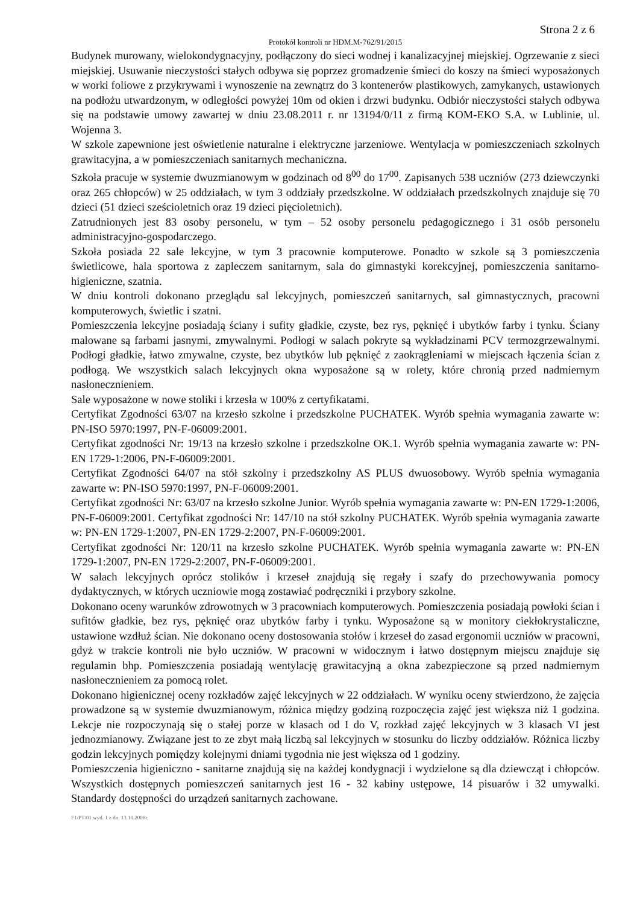Strona 2 z 6
Protokół kontroli nr HDM.M-762/91/2015
Budynek murowany, wielokondygnacyjny, podłączony do sieci wodnej i kanalizacyjnej miejskiej. Ogrzewanie z sieci miejskiej. Usuwanie nieczystości stałych odbywa się poprzez gromadzenie śmieci do koszy na śmieci wyposażonych w worki foliowe z przykrywami i wynoszenie na zewnątrz do 3 kontenerów plastikowych, zamykanych, ustawionych na podłożu utwardzonym, w odległości powyżej 10m od okien i drzwi budynku. Odbiór nieczystości stałych odbywa się na podstawie umowy zawartej w dniu 23.08.2011 r. nr 13194/0/11 z firmą KOM-EKO S.A. w Lublinie, ul. Wojenna 3.
W szkole zapewnione jest oświetlenie naturalne i elektryczne jarzeniowe. Wentylacja w pomieszczeniach szkolnych grawitacyjna, a w pomieszczeniach sanitarnych mechaniczna.
Szkoła pracuje w systemie dwuzmianowym w godzinach od 8<sup>00</sup> do 17<sup>00</sup>. Zapisanych 538 uczniów (273 dziewczynki oraz 265 chłopców) w 25 oddziałach, w tym 3 oddziały przedszkolne. W oddziałach przedszkolnych znajduje się 70 dzieci (51 dzieci sześcioletnich oraz 19 dzieci pięcioletnich).
Zatrudnionych jest 83 osoby personelu, w tym – 52 osoby personelu pedagogicznego i 31 osób personelu administracyjno-gospodarczego.
Szkoła posiada 22 sale lekcyjne, w tym 3 pracownie komputerowe. Ponadto w szkole są 3 pomieszczenia świetlicowe, hala sportowa z zapleczem sanitarnym, sala do gimnastyki korekcyjnej, pomieszczenia sanitarno- higieniczne, szatnia.
W dniu kontroli dokonano przeglądu sal lekcyjnych, pomieszczeń sanitarnych, sal gimnastycznych, pracowni komputerowych, świetlic i szatni.
Pomieszczenia lekcyjne posiadają ściany i sufity gładkie, czyste, bez rys, pęknięć i ubytków farby i tynku. Ściany malowane są farbami jasnymi, zmywalnymi. Podłogi w salach pokryte są wykładzinami PCV termozgrzewalnymi. Podłogi gładkie, łatwo zmywalne, czyste, bez ubytków lub pęknięć z zaokrągleniami w miejscach łączenia ścian z podłogą. We wszystkich salach lekcyjnych okna wyposażone są w rolety, które chronią przed nadmiernym nasłonecznieniem.
Sale wyposażone w nowe stoliki i krzesła w 100% z certyfikatami.
Certyfikat Zgodności 63/07 na krzesło szkolne i przedszkolne PUCHATEK. Wyrób spełnia wymagania zawarte w: PN-ISO 5970:1997, PN-F-06009:2001.
Certyfikat zgodności Nr: 19/13 na krzesło szkolne i przedszkolne OK.1. Wyrób spełnia wymagania zawarte w: PN-EN 1729-1:2006, PN-F-06009:2001.
Certyfikat Zgodności 64/07 na stół szkolny i przedszkolny AS PLUS dwuosobowy. Wyrób spełnia wymagania zawarte w: PN-ISO 5970:1997, PN-F-06009:2001.
Certyfikat zgodności Nr: 63/07 na krzesło szkolne Junior. Wyrób spełnia wymagania zawarte w: PN-EN 1729-1:2006, PN-F-06009:2001. Certyfikat zgodności Nr: 147/10 na stół szkolny PUCHATEK. Wyrób spełnia wymagania zawarte w: PN-EN 1729-1:2007, PN-EN 1729-2:2007, PN-F-06009:2001.
Certyfikat zgodności Nr: 120/11 na krzesło szkolne PUCHATEK. Wyrób spełnia wymagania zawarte w: PN-EN 1729-1:2007, PN-EN 1729-2:2007, PN-F-06009:2001.
W salach lekcyjnych oprócz stolików i krzeseł znajdują się regały i szafy do przechowywania pomocy dydaktycznych, w których uczniowie mogą zostawiać podręczniki i przybory szkolne.
Dokonano oceny warunków zdrowotnych w 3 pracowniach komputerowych. Pomieszczenia posiadają powłoki ścian i sufitów gładkie, bez rys, pęknięć oraz ubytków farby i tynku. Wyposażone są w monitory ciekłokrystaliczne, ustawione wzdłuż ścian. Nie dokonano oceny dostosowania stołów i krzeseł do zasad ergonomii uczniów w pracowni, gdyż w trakcie kontroli nie było uczniów. W pracowni w widocznym i łatwo dostępnym miejscu znajduje się regulamin bhp. Pomieszczenia posiadają wentylację grawitacyjną a okna zabezpieczone są przed nadmiernym nasłonecznieniem za pomocą rolet.
Dokonano higienicznej oceny rozkładów zajęć lekcyjnych w 22 oddziałach. W wyniku oceny stwierdzono, że zajęcia prowadzone są w systemie dwuzmianowym, różnica między godziną rozpoczęcia zajęć jest większa niż 1 godzina. Lekcje nie rozpoczynają się o stałej porze w klasach od I do V, rozkład zajęć lekcyjnych w 3 klasach VI jest jednozmianowy. Związane jest to ze zbyt małą liczbą sal lekcyjnych w stosunku do liczby oddziałów. Różnica liczby godzin lekcyjnych pomiędzy kolejnymi dniami tygodnia nie jest większa od 1 godziny.
Pomieszczenia higieniczno - sanitarne znajdują się na każdej kondygnacji i wydzielone są dla dziewcząt i chłopców. Wszystkich dostępnych pomieszczeń sanitarnych jest 16 - 32 kabiny ustępowe, 14 pisuarów i 32 umywalki. Standardy dostępności do urządzeń sanitarnych zachowane.
F1/PT/01 wyd. 1 z dn. 13.10.2008r.